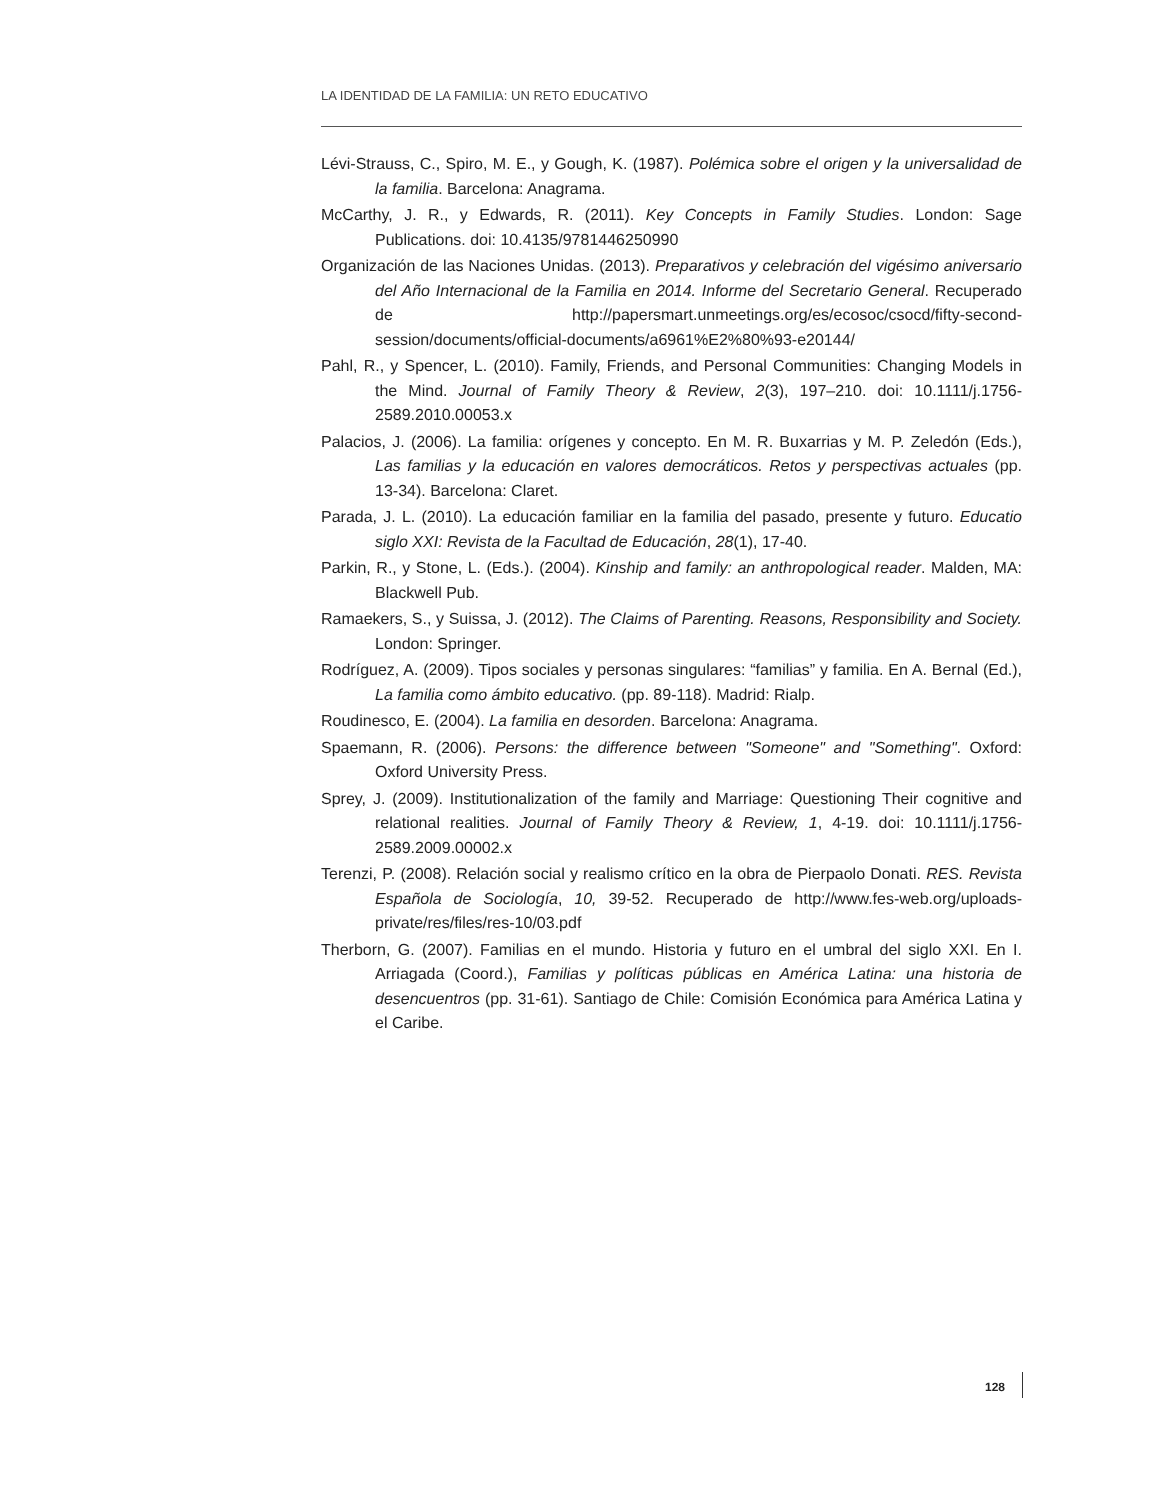LA IDENTIDAD DE LA FAMILIA: UN RETO EDUCATIVO
Lévi-Strauss, C., Spiro, M. E., y Gough, K. (1987). Polémica sobre el origen y la universalidad de la familia. Barcelona: Anagrama.
McCarthy, J. R., y Edwards, R. (2011). Key Concepts in Family Studies. London: Sage Publications. doi: 10.4135/9781446250990
Organización de las Naciones Unidas. (2013). Preparativos y celebración del vigésimo aniversario del Año Internacional de la Familia en 2014. Informe del Secretario General. Recuperado de http://papersmart.unmeetings.org/es/ecosoc/csocd/fifty-second-session/documents/official-documents/a6961%E2%80%93-e20144/
Pahl, R., y Spencer, L. (2010). Family, Friends, and Personal Communities: Changing Models in the Mind. Journal of Family Theory & Review, 2(3), 197–210. doi: 10.1111/j.1756-2589.2010.00053.x
Palacios, J. (2006). La familia: orígenes y concepto. En M. R. Buxarrias y M. P. Zeledón (Eds.), Las familias y la educación en valores democráticos. Retos y perspectivas actuales (pp. 13-34). Barcelona: Claret.
Parada, J. L. (2010). La educación familiar en la familia del pasado, presente y futuro. Educatio siglo XXI: Revista de la Facultad de Educación, 28(1), 17-40.
Parkin, R., y Stone, L. (Eds.). (2004). Kinship and family: an anthropological reader. Malden, MA: Blackwell Pub.
Ramaekers, S., y Suissa, J. (2012). The Claims of Parenting. Reasons, Responsibility and Society. London: Springer.
Rodríguez, A. (2009). Tipos sociales y personas singulares: “familias” y familia. En A. Bernal (Ed.), La familia como ámbito educativo. (pp. 89-118). Madrid: Rialp.
Roudinesco, E. (2004). La familia en desorden. Barcelona: Anagrama.
Spaemann, R. (2006). Persons: the difference between "Someone" and "Something". Oxford: Oxford University Press.
Sprey, J. (2009). Institutionalization of the family and Marriage: Questioning Their cognitive and relational realities. Journal of Family Theory & Review, 1, 4-19. doi: 10.1111/j.1756-2589.2009.00002.x
Terenzi, P. (2008). Relación social y realismo crítico en la obra de Pierpaolo Donati. RES. Revista Española de Sociología, 10, 39-52. Recuperado de http://www.fes-web.org/uploads-private/res/files/res-10/03.pdf
Therborn, G. (2007). Familias en el mundo. Historia y futuro en el umbral del siglo XXI. En I. Arriagada (Coord.), Familias y políticas públicas en América Latina: una historia de desencuentros (pp. 31-61). Santiago de Chile: Comisión Económica para América Latina y el Caribe.
128